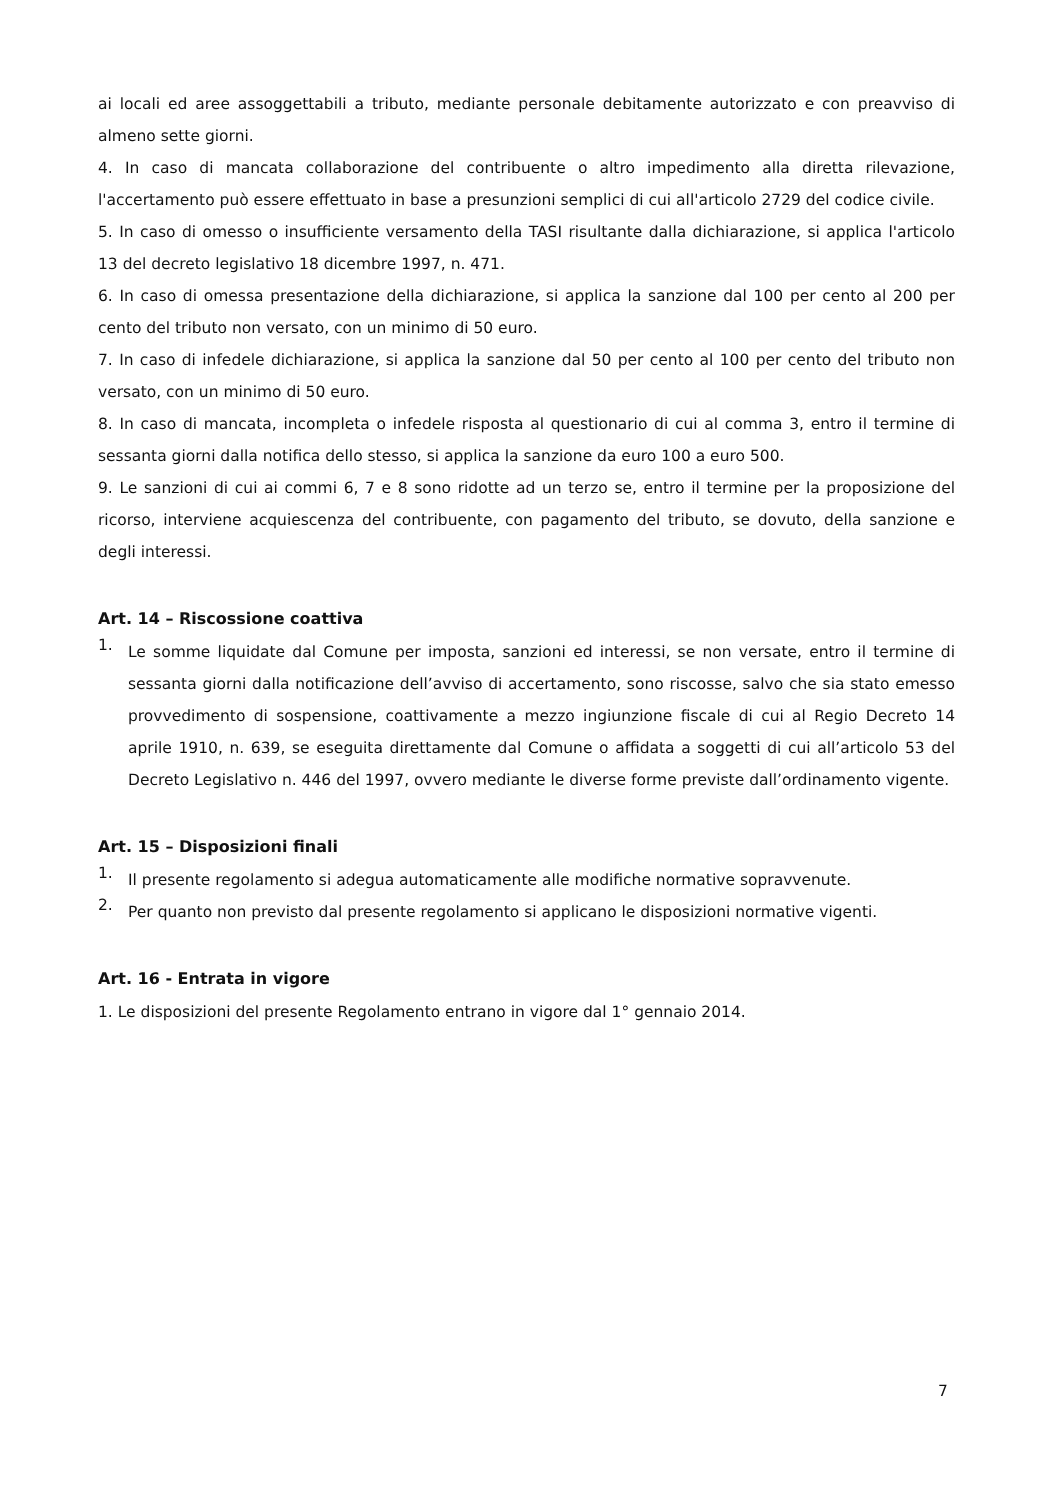ai locali ed aree assoggettabili a tributo, mediante personale debitamente autorizzato e con preavviso di almeno sette giorni.
4. In caso di mancata collaborazione del contribuente o altro impedimento alla diretta rilevazione, l'accertamento può essere effettuato in base a presunzioni semplici di cui all'articolo 2729 del codice civile.
5. In caso di omesso o insufficiente versamento della TASI risultante dalla dichiarazione, si applica l'articolo 13 del decreto legislativo 18 dicembre 1997, n. 471.
6. In caso di omessa presentazione della dichiarazione, si applica la sanzione dal 100 per cento al 200 per cento del tributo non versato, con un minimo di 50 euro.
7. In caso di infedele dichiarazione, si applica la sanzione dal 50 per cento al 100 per cento del tributo non versato, con un minimo di 50 euro.
8. In caso di mancata, incompleta o infedele risposta al questionario di cui al comma 3, entro il termine di sessanta giorni dalla notifica dello stesso, si applica la sanzione da euro 100 a euro 500.
9. Le sanzioni di cui ai commi 6, 7 e 8 sono ridotte ad un terzo se, entro il termine per la proposizione del ricorso, interviene acquiescenza del contribuente, con pagamento del tributo, se dovuto, della sanzione e degli interessi.
Art. 14 – Riscossione coattiva
1.
Le somme liquidate dal Comune per imposta, sanzioni ed interessi, se non versate, entro il termine di sessanta giorni dalla notificazione dell’avviso di accertamento, sono riscosse, salvo che sia stato emesso provvedimento di sospensione, coattivamente a mezzo ingiunzione fiscale di cui al Regio Decreto 14 aprile 1910, n. 639, se eseguita direttamente dal Comune o affidata a soggetti di cui all’articolo 53 del Decreto Legislativo n. 446 del 1997, ovvero mediante le diverse forme previste dall’ordinamento vigente.
Art. 15 – Disposizioni finali
1.
Il presente regolamento si adegua automaticamente alle modifiche normative sopravvenute.
2.
Per quanto non previsto dal presente regolamento si applicano le disposizioni normative vigenti.
Art. 16 - Entrata in vigore
1. Le disposizioni del presente Regolamento entrano in vigore dal 1° gennaio 2014.
7